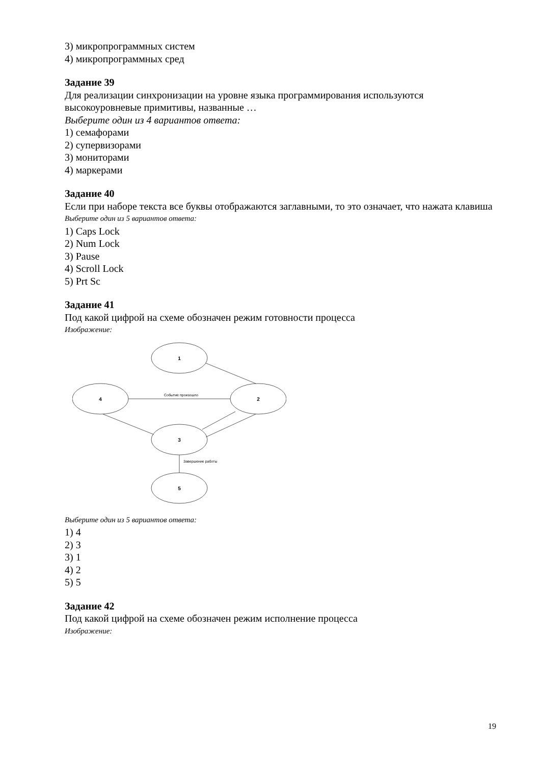3) микропрограммных систем
4) микропрограммных сред
Задание 39
Для реализации синхронизации на уровне языка программирования используются высокоуровневые примитивы, названные …
Выберите один из 4 вариантов ответа:
1) семафорами
2) супервизорами
3) мониторами
4) маркерами
Задание 40
Если при наборе текста все буквы отображаются заглавными, то это означает, что нажата клавиша
Выберите один из 5 вариантов ответа:
1) Caps Lock
2) Num Lock
3) Pause
4) Scroll Lock
5) Prt Sc
Задание 41
Под какой цифрой на схеме обозначен режим готовности процесса
Изображение:
1
4
2
3
5
Событие произошло
Завершение работы
Выберите один из 5 вариантов ответа:
1) 4
2) 3
3) 1
4) 2
5) 5
Задание 42
Под какой цифрой на схеме обозначен режим исполнение процесса
Изображение:
19